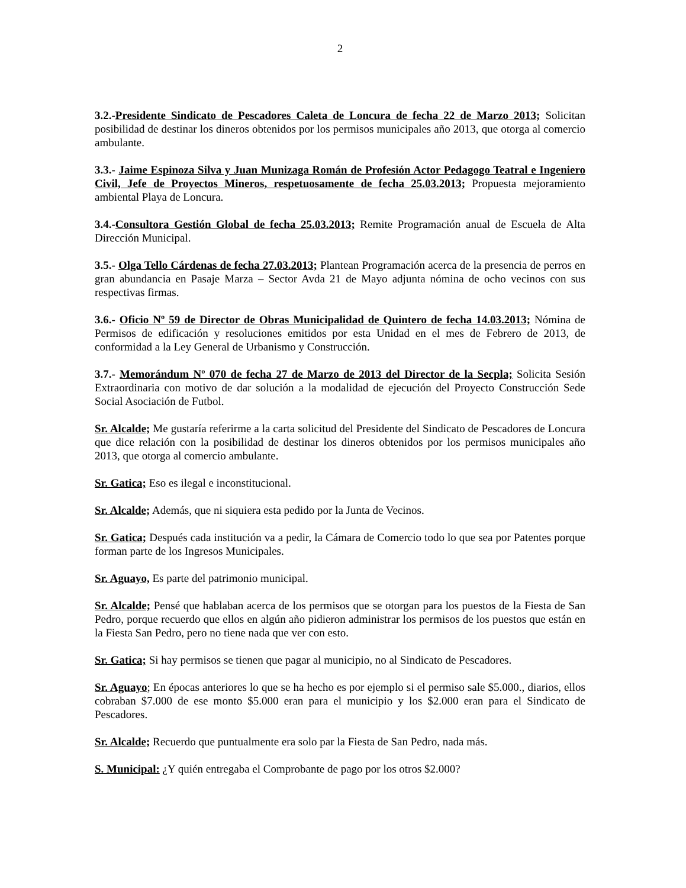2
3.2.-Presidente Sindicato de Pescadores Caleta de Loncura de fecha 22 de Marzo 2013; Solicitan posibilidad de destinar los dineros obtenidos por los permisos municipales año 2013, que otorga al comercio ambulante.
3.3.- Jaime Espinoza Silva y Juan Munizaga Román de Profesión Actor Pedagogo Teatral e Ingeniero Civil, Jefe de Proyectos Mineros, respetuosamente de fecha 25.03.2013; Propuesta mejoramiento ambiental Playa de Loncura.
3.4.-Consultora Gestión Global de fecha 25.03.2013; Remite Programación anual de Escuela de Alta Dirección Municipal.
3.5.- Olga Tello Cárdenas de fecha 27.03.2013; Plantean Programación acerca de la presencia de perros en gran abundancia en Pasaje Marza – Sector Avda 21 de Mayo adjunta nómina de ocho vecinos con sus respectivas firmas.
3.6.- Oficio Nº 59 de Director de Obras Municipalidad de Quintero de fecha 14.03.2013; Nómina de Permisos de edificación y resoluciones emitidos por esta Unidad en el mes de Febrero de 2013, de conformidad a la Ley General de Urbanismo y Construcción.
3.7.- Memorándum Nº 070 de fecha 27 de Marzo de 2013 del Director de la Secpla; Solicita Sesión Extraordinaria con motivo de dar solución a la modalidad de ejecución del Proyecto Construcción Sede Social Asociación de Futbol.
Sr. Alcalde; Me gustaría referirme a la carta solicitud del Presidente del Sindicato de Pescadores de Loncura que dice relación con la posibilidad de destinar los dineros obtenidos por los permisos municipales año 2013, que otorga al comercio ambulante.
Sr. Gatica; Eso es ilegal e inconstitucional.
Sr. Alcalde; Además, que ni siquiera esta pedido por la Junta de Vecinos.
Sr. Gatica; Después cada institución va a pedir, la Cámara de Comercio todo lo que sea por Patentes porque forman parte de los Ingresos Municipales.
Sr. Aguayo, Es parte del patrimonio municipal.
Sr. Alcalde; Pensé que hablaban acerca de los permisos que se otorgan para los puestos de la Fiesta de San Pedro, porque recuerdo que ellos en algún año pidieron administrar los permisos de los puestos que están en la Fiesta San Pedro, pero no tiene nada que ver con esto.
Sr. Gatica; Si hay permisos se tienen que pagar al municipio, no al Sindicato de Pescadores.
Sr. Aguayo; En épocas anteriores lo que se ha hecho es por ejemplo si el permiso sale $5.000., diarios, ellos cobraban $7.000 de ese monto $5.000 eran para el municipio y los $2.000 eran para el Sindicato de Pescadores.
Sr. Alcalde; Recuerdo que puntualmente era solo par la Fiesta de San Pedro, nada más.
S. Municipal: ¿Y quién entregaba el Comprobante de pago por los otros $2.000?